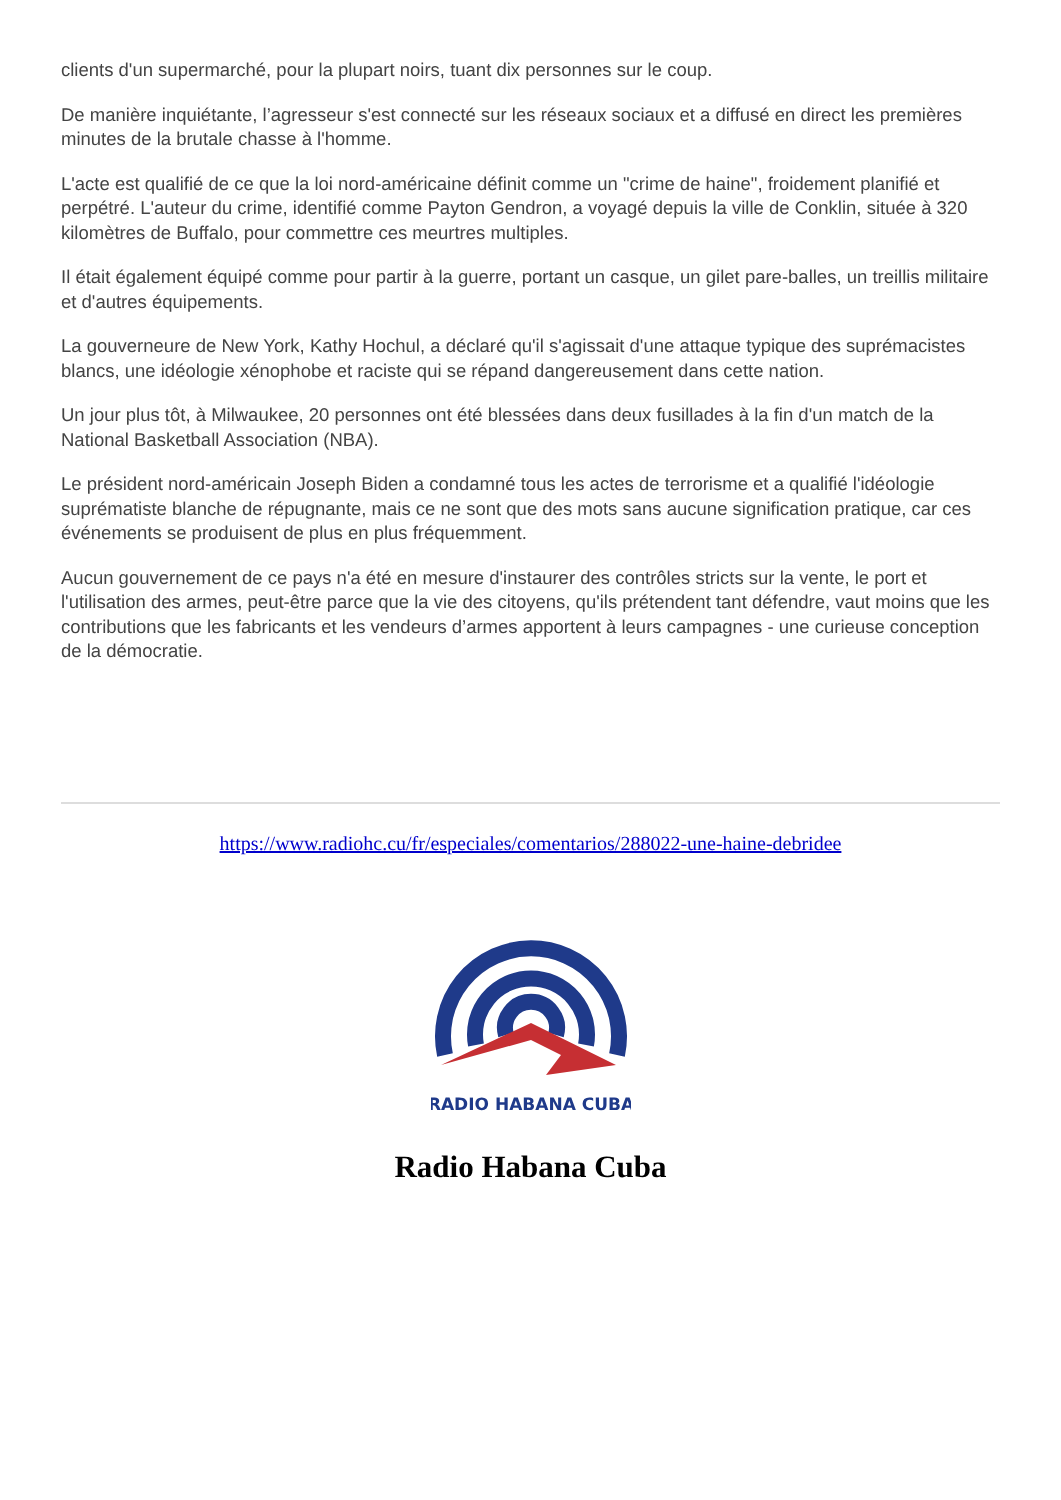clients d'un supermarché, pour la plupart noirs, tuant dix personnes sur le coup.
De manière inquiétante, l’agresseur s'est connecté sur les réseaux sociaux et a diffusé en direct les premières minutes de la brutale chasse à l'homme.
L'acte est qualifié de ce que la loi nord-américaine définit comme un "crime de haine", froidement planifié et perpétré. L'auteur du crime, identifié comme Payton Gendron, a voyagé depuis la ville de Conklin, située à 320 kilomètres de Buffalo, pour commettre ces meurtres multiples.
Il était également équipé comme pour partir à la guerre, portant un casque, un gilet pare-balles, un treillis militaire et d'autres équipements.
La gouverneure de New York, Kathy Hochul, a déclaré qu'il s'agissait d'une attaque typique des suprémacistes blancs, une idéologie xénophobe et raciste qui se répand dangereusement dans cette nation.
Un jour plus tôt, à Milwaukee, 20 personnes ont été blessées dans deux fusillades à la fin d'un match de la National Basketball Association (NBA).
Le président nord-américain Joseph Biden a condamné tous les actes de terrorisme et a qualifié l'idéologie suprématiste blanche de répugnante, mais ce ne sont que des mots sans aucune signification pratique, car ces événements se produisent de plus en plus fréquemment.
Aucun gouvernement de ce pays n'a été en mesure d'instaurer des contrôles stricts sur la vente, le port et l'utilisation des armes, peut-être parce que la vie des citoyens, qu'ils prétendent tant défendre, vaut moins que les contributions que les fabricants et les vendeurs d’armes apportent à leurs campagnes - une curieuse conception de la démocratie.
https://www.radiohc.cu/fr/especiales/comentarios/288022-une-haine-debridee
RADIO HABANA CUBA
Radio Habana Cuba